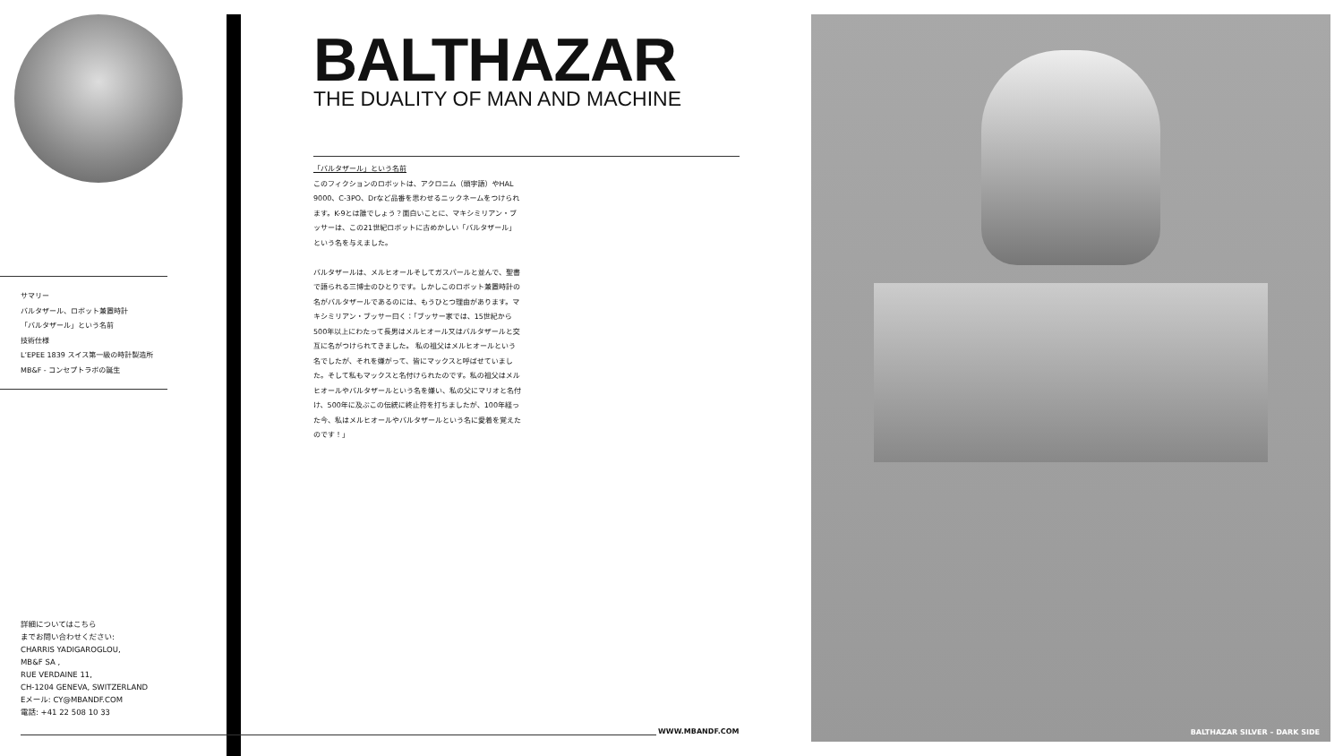サマリー
バルタザール、ロボット兼置時計
「バルタザール」という名前
技術仕様
L’EPEE 1839 スイス第一級の時計製造所
MB&F - コンセプトラボの誕生
詳細についてはこちら
までお問い合わせください:
CHARRIS YADIGAROGLOU,
MB&F SA ,
RUE VERDAINE 11,
CH-1204 GENEVA, SWITZERLAND
Eメール: CY@MBANDF.COM
電話: +41 22 508 10 33
BALTHAZAR
THE DUALITY OF MAN AND MACHINE
「バルタザール」という名前
このフィクションのロボットは、アクロニム（頭字語）やHAL 9000、C-3PO、Drなど品番を思わせるニックネームをつけられます。K-9とは誰でしょう？面白いことに、マキシミリアン・ブッサーは、この21世紀ロボットに古めかしい「バルタザール」という名を与えました。
バルタザールは、メルヒオールそしてガスパールと並んで、聖書で語られる三博士のひとりです。しかしこのロボット兼置時計の名がバルタザールであるのには、もうひとつ理由があります。マキシミリアン・ブッサー曰く：「ブッサー家では、15世紀から500年以上にわたって長男はメルヒオール又はバルタザールと交互に名がつけられてきました。 私の祖父はメルヒオールという名でしたが、それを嫌がって、皆にマックスと呼ばせていました。そして私もマックスと名付けられたのです。私の祖父はメルヒオールやバルタザールという名を嫌い、私の父にマリオと名付け、500年に及ぶこの伝統に終止符を打ちましたが、100年経った今、私はメルヒオールやバルタザールという名に愛着を覚えたのです！」
WWW.MBANDF.COM
BALTHAZAR SILVER – DARK SIDE